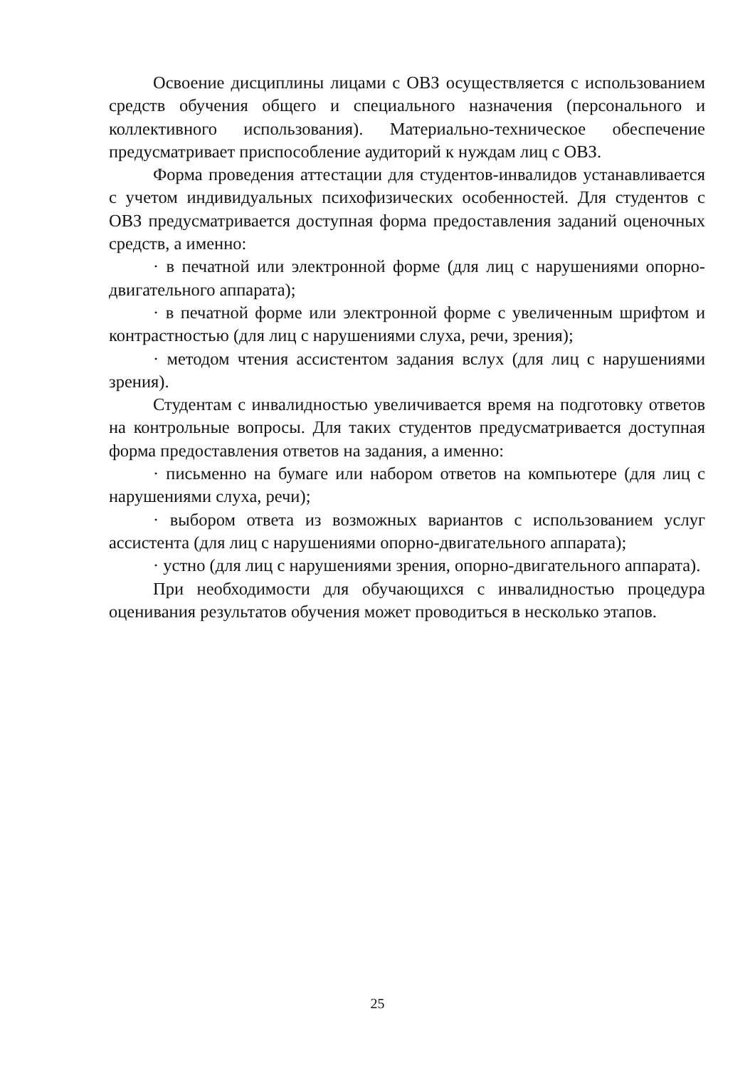Освоение дисциплины лицами с ОВЗ осуществляется с использованием средств обучения общего и специального назначения (персонального и коллективного использования). Материально-техническое обеспечение предусматривает приспособление аудиторий к нуждам лиц с ОВЗ.
Форма проведения аттестации для студентов-инвалидов устанавливается с учетом индивидуальных психофизических особенностей. Для студентов с ОВЗ предусматривается доступная форма предоставления заданий оценочных средств, а именно:
· в печатной или электронной форме (для лиц с нарушениями опорно-двигательного аппарата);
· в печатной форме или электронной форме с увеличенным шрифтом и контрастностью (для лиц с нарушениями слуха, речи, зрения);
· методом чтения ассистентом задания вслух (для лиц с нарушениями зрения).
Студентам с инвалидностью увеличивается время на подготовку ответов на контрольные вопросы. Для таких студентов предусматривается доступная форма предоставления ответов на задания, а именно:
· письменно на бумаге или набором ответов на компьютере (для лиц с нарушениями слуха, речи);
· выбором ответа из возможных вариантов с использованием услуг ассистента (для лиц с нарушениями опорно-двигательного аппарата);
· устно (для лиц с нарушениями зрения, опорно-двигательного аппарата).
При необходимости для обучающихся с инвалидностью процедура оценивания результатов обучения может проводиться в несколько этапов.
25